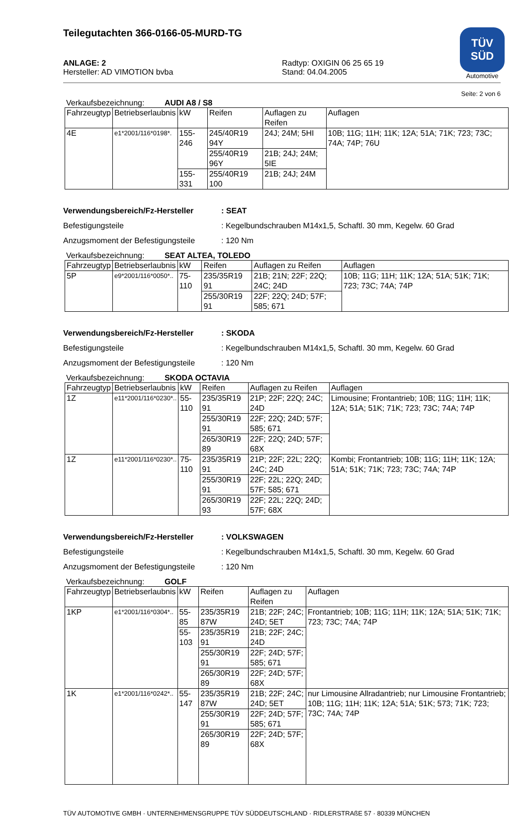Teilegutachten 366-0166-05-MURD-TG
TÜV
SÜD
Automotive
ANLAGE: 2
Hersteller: AD VIMOTION bvba
Radtyp: OXIGIN 06 25 65 19
Stand: 04.04.2005
Seite: 2 von 6
Verkaufsbezeichnung: AUDI A8 / S8
| Fahrzeugtyp | Betriebserlaubnis | kW | Reifen | Auflagen zu Reifen | Auflagen |
| --- | --- | --- | --- | --- | --- |
| 4E | e1*2001/116*0198*. | 155-246 | 245/40R19 94Y | 24J; 24M; 5HI | 10B; 11G; 11H; 11K; 12A; 51A; 71K; 723; 73C; 74A; 74P; 76U |
| | | | 255/40R19 96Y | 21B; 24J; 24M; 5IE | |
| | | 155-331 | 255/40R19 100 | 21B; 24J; 24M | |
Verwendungsbereich/Fz-Hersteller: SEAT
Befestigungsteile: Kegelbundschrauben M14x1,5, Schaftl. 30 mm, Kegelw. 60 Grad
Anzugsmoment der Befestigungsteile: 120 Nm
Verkaufsbezeichnung: SEAT ALTEA, TOLEDO
| Fahrzeugtyp | Betriebserlaubnis | kW | Reifen | Auflagen zu Reifen | Auflagen |
| --- | --- | --- | --- | --- | --- |
| 5P | e9*2001/116*0050*.. | 75-110 | 235/35R19 91 | 21B; 21N; 22F; 22Q; 24C; 24D | 10B; 11G; 11H; 11K; 12A; 51A; 51K; 71K; 723; 73C; 74A; 74P |
| | | | 255/30R19 91 | 22F; 22Q; 24D; 57F; 585; 671 | |
Verwendungsbereich/Fz-Hersteller: SKODA
Befestigungsteile: Kegelbundschrauben M14x1,5, Schaftl. 30 mm, Kegelw. 60 Grad
Anzugsmoment der Befestigungsteile: 120 Nm
Verkaufsbezeichnung: SKODA OCTAVIA
| Fahrzeugtyp | Betriebserlaubnis | kW | Reifen | Auflagen zu Reifen | Auflagen |
| --- | --- | --- | --- | --- | --- |
| 1Z | e11*2001/116*0230*.. | 55-110 | 235/35R19 91 | 21P; 22F; 22Q; 24C; 24D | Limousine; Frontantrieb; 10B; 11G; 11H; 11K; 12A; 51A; 51K; 71K; 723; 73C; 74A; 74P |
| | | | 255/30R19 91 | 22F; 22Q; 24D; 57F; 585; 671 | |
| | | | 265/30R19 89 | 22F; 22Q; 24D; 57F; 68X | |
| 1Z | e11*2001/116*0230*.. | 75-110 | 235/35R19 91 | 21P; 22F; 22L; 22Q; 24C; 24D | Kombi; Frontantrieb; 10B; 11G; 11H; 11K; 12A; 51A; 51K; 71K; 723; 73C; 74A; 74P |
| | | | 255/30R19 91 | 22F; 22L; 22Q; 24D; 57F; 585; 671 | |
| | | | 265/30R19 93 | 22F; 22L; 22Q; 24D; 57F; 68X | |
Verwendungsbereich/Fz-Hersteller: VOLKSWAGEN
Befestigungsteile: Kegelbundschrauben M14x1,5, Schaftl. 30 mm, Kegelw. 60 Grad
Anzugsmoment der Befestigungsteile: 120 Nm
Verkaufsbezeichnung: GOLF
| Fahrzeugtyp | Betriebserlaubnis | kW | Reifen | Auflagen zu Reifen | Auflagen |
| --- | --- | --- | --- | --- | --- |
| 1KP | e1*2001/116*0304*.. | 55-85 | 235/35R19 87W | 21B; 22F; 24C; 24D; 5ET | Frontantrieb; 10B; 11G; 11H; 11K; 12A; 51A; 51K; 71K; 723; 73C; 74A; 74P |
| | | 55-103 | 235/35R19 91 | 21B; 22F; 24C; 24D | |
| | | | 255/30R19 91 | 22F; 24D; 57F; 585; 671 | |
| | | | 265/30R19 89 | 22F; 24D; 57F; 68X | |
| 1K | e1*2001/116*0242*.. | 55-147 | 235/35R19 87W | 21B; 22F; 24C; 24D; 5ET | nur Limousine Allradantrieb; nur Limousine Frontantrieb; 10B; 11G; 11H; 11K; 12A; 51A; 51K; 573; 71K; 723; 73C; 74A; 74P |
| | | | 255/30R19 91 | 22F; 24D; 57F; 585; 671 | |
| | | | 265/30R19 89 | 22F; 24D; 57F; 68X | |
TÜV AUTOMOTIVE GMBH · UNTERNEHMENSGRUPPE TÜV SÜDDEUTSCHLAND · RIDLERSTRAßE 57 · 80339 MÜNCHEN